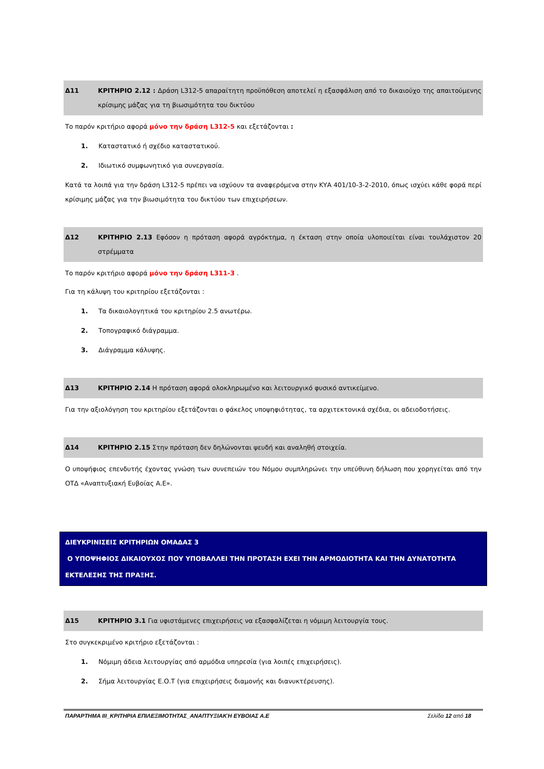Δ11 ΚΡΙΤΗΡΙΟ 2.12 : Δράση L312-5 απαραίτητη προϋπόθεση αποτελεί η εξασφάλιση από το δικαιούχο της απαιτούμενης κρίσιμης μάζας για τη βιωσιμότητα του δικτύου
Το παρόν κριτήριο αφορά μόνο την δράση L312-5 και εξετάζονται :
1. Καταστατικό ή σχέδιο καταστατικού.
2. Ιδιωτικό συμφωνητικό για συνεργασία.
Κατά τα λοιπά για την δράση L312-5 πρέπει να ισχύουν τα αναφερόμενα στην ΚΥΑ 401/10-3-2-2010, όπως ισχύει κάθε φορά περί κρίσιμης μάζας για την βιωσιμότητα του δικτύου των επιχειρήσεων.
Δ12 ΚΡΙΤΗΡΙΟ 2.13 Εφόσον η πρόταση αφορά αγρόκτημα, η έκταση στην οποία υλοποιείται είναι τουλάχιστον 20 στρέμματα
Το παρόν κριτήριο αφορά μόνο την δράση L311-3 .
Για τη κάλυψη του κριτηρίου εξετάζονται :
1. Τα δικαιολογητικά του κριτηρίου 2.5 ανωτέρω.
2. Τοπογραφικό διάγραμμα.
3. Διάγραμμα κάλυψης.
Δ13 ΚΡΙΤΗΡΙΟ 2.14 Η πρόταση αφορά ολοκληρωμένο και λειτουργικό φυσικό αντικείμενο.
Για την αξιολόγηση του κριτηρίου εξετάζονται ο φάκελος υποψηφιότητας, τα αρχιτεκτονικά σχέδια, οι αδειοδοτήσεις.
Δ14 ΚΡΙΤΗΡΙΟ 2.15 Στην πρόταση δεν δηλώνονται ψευδή και αναληθή στοιχεία.
Ο υποψήφιος επενδυτής έχοντας γνώση των συνεπειών του Νόμου συμπληρώνει την υπεύθυνη δήλωση που χορηγείται από την ΟΤΔ «Αναπτυξιακή Ευβοίας Α.Ε».
ΔΙΕΥΚΡΙΝΙΣΕΙΣ ΚΡΙΤΗΡΙΩΝ ΟΜΑΔΑΣ 3
Ο ΥΠΟΨΗΦΙΟΣ ΔΙΚΑΙΟΥΧΟΣ ΠΟΥ ΥΠΟΒΑΛΛΕΙ ΤΗΝ ΠΡΟΤΑΣΗ ΕΧΕΙ ΤΗΝ ΑΡΜΟΔΙΟΤΗΤΑ ΚΑΙ ΤΗΝ ΔΥΝΑΤΟΤΗΤΑ ΕΚΤΕΛΕΣΗΣ ΤΗΣ ΠΡΑΞΗΣ.
Δ15 ΚΡΙΤΗΡΙΟ 3.1 Για υφιστάμενες επιχειρήσεις να εξασφαλίζεται η νόμιμη λειτουργία τους.
Στο συγκεκριμένο κριτήριο εξετάζονται :
1. Νόμιμη άδεια λειτουργίας από αρμόδια υπηρεσία (για λοιπές επιχειρήσεις).
2. Σήμα λειτουργίας Ε.Ο.Τ (για επιχειρήσεις διαμονής και διανυκτέρευσης).
ΠΑΡΑΡΤΗΜΑ ΙΙΙ_ΚΡΙΤΗΡΙΑ ΕΠΙΛΕΞΙΜΟΤΗΤΑΣ_ΑΝΑΠΤΥΞΙΑΚΉ ΕΥΒΟΙΑΣ Α.Ε Σελίδα 12 από 18